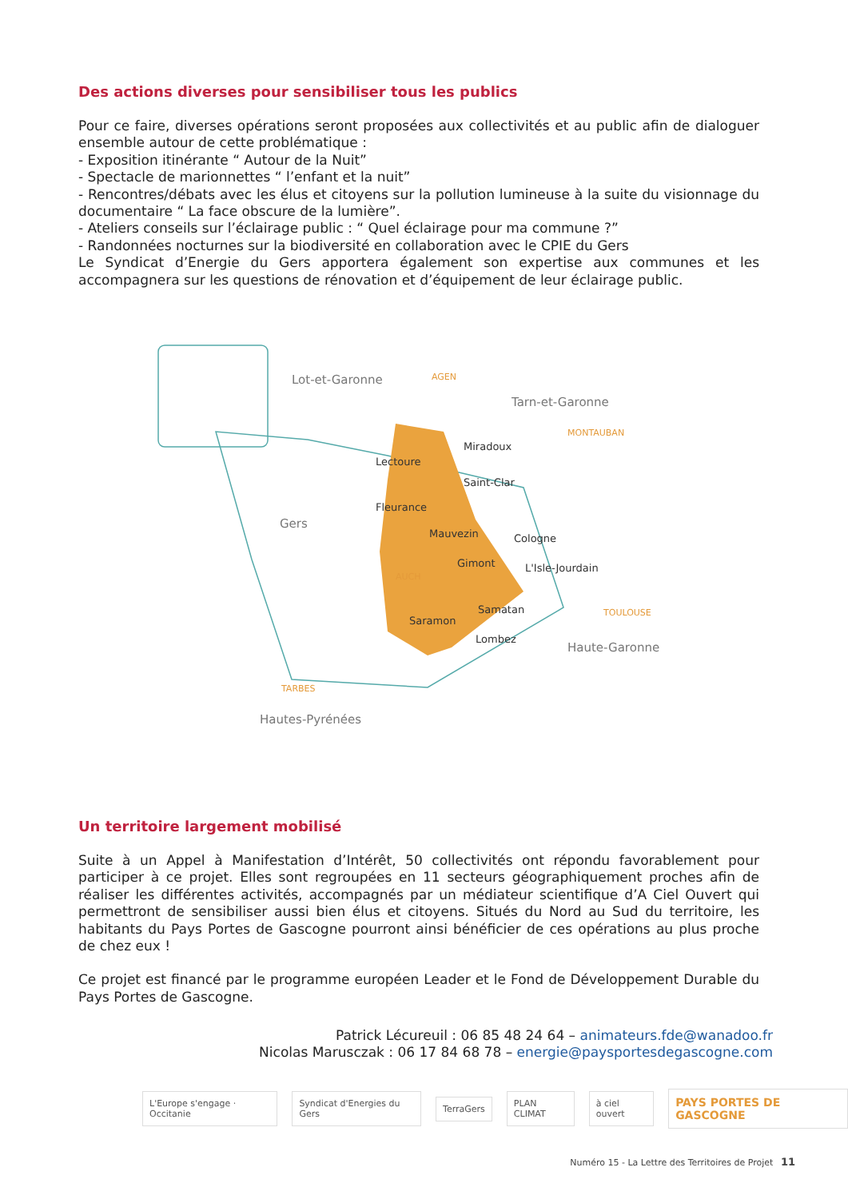Des actions diverses pour sensibiliser tous les publics
Pour ce faire, diverses opérations seront proposées aux collectivités et au public afin de dialoguer ensemble autour de cette problématique :
- Exposition itinérante “ Autour de la Nuit”
- Spectacle de marionnettes “ l’enfant et la nuit”
- Rencontres/débats avec les élus et citoyens sur la pollution lumineuse à la suite du visionnage du documentaire “ La face obscure de la lumière”.
- Ateliers conseils sur l’éclairage public : “ Quel éclairage pour ma commune ?”
- Randonnées nocturnes sur la biodiversité en collaboration avec le CPIE du Gers
Le Syndicat d’Energie du Gers apportera également son expertise aux communes et les accompagnera sur les questions de rénovation et d’équipement de leur éclairage public.
Lot-et-Garonne
AGEN
Tarn-et-Garonne
MONTAUBAN
Gers
AUCH
TOULOUSE
Haute-Garonne
TARBES
Hautes-Pyrénées
Miradoux
Lectoure
Saint-Clar
Fleurance
Mauvezin
Cologne
Gimont
L'Isle-Jourdain
Samatan
Saramon
Lombez
Un territoire largement mobilisé
Suite à un Appel à Manifestation d’Intérêt, 50 collectivités ont répondu favorablement pour participer à ce projet. Elles sont regroupées en 11 secteurs géographiquement proches afin de réaliser les différentes activités, accompagnés par un médiateur scientifique d’A Ciel Ouvert qui permettront de sensibiliser aussi bien élus et citoyens. Situés du Nord au Sud du territoire, les habitants du Pays Portes de Gascogne pourront ainsi bénéficier de ces opérations au plus proche de chez eux !
Ce projet est financé par le programme européen Leader et le Fond de Développement Durable du Pays Portes de Gascogne.
Patrick Lécureuil : 06 85 48 24 64 – animateurs.fde@wanadoo.fr
Nicolas Marusczak : 06 17 84 68 78 – energie@paysportesdegascogne.com
L'Europe s'engage · Occitanie Syndicat d'Energies du Gers TerraGers PLAN CLIMAT à ciel ouvert
PAYS PORTES DE GASCOGNE
Numéro 15 - La Lettre des Territoires de Projet 11